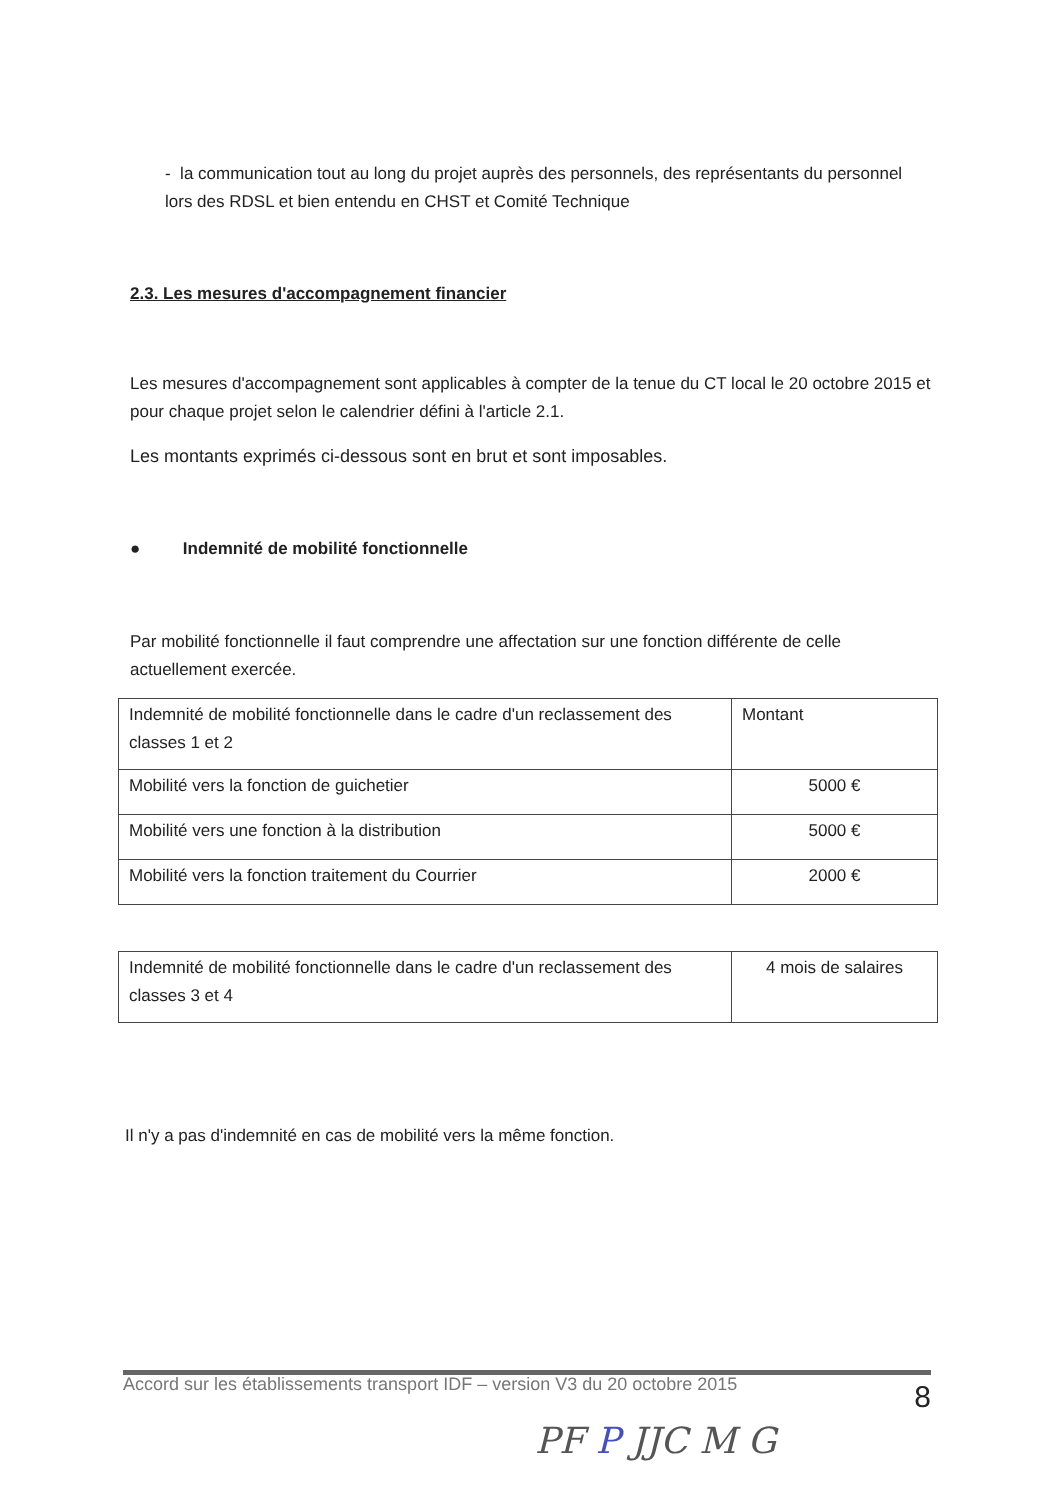- la communication tout au long du projet auprès des personnels, des représentants du personnel lors des RDSL et bien entendu en CHST et Comité Technique
2.3. Les mesures d'accompagnement financier
Les mesures d'accompagnement sont applicables à compter de la tenue du CT local le 20 octobre 2015 et pour chaque projet selon le calendrier défini à l'article 2.1.
Les montants exprimés ci-dessous sont en brut et sont imposables.
● Indemnité de mobilité fonctionnelle
Par mobilité fonctionnelle il faut comprendre une affectation sur une fonction différente de celle actuellement exercée.
| Indemnité de mobilité fonctionnelle dans le cadre d'un reclassement des classes 1 et 2 | Montant |
| Mobilité vers la fonction de guichetier | 5000 € |
| Mobilité vers une fonction à la distribution | 5000 € |
| Mobilité vers la fonction traitement du Courrier | 2000 € |
| Indemnité de mobilité fonctionnelle dans le cadre d'un reclassement des classes 3 et 4 | 4 mois de salaires |
Il n'y a pas d'indemnité en cas de mobilité vers la même fonction.
Accord sur les établissements transport IDF – version V3 du 20 octobre 2015 8
PF P JJC M G